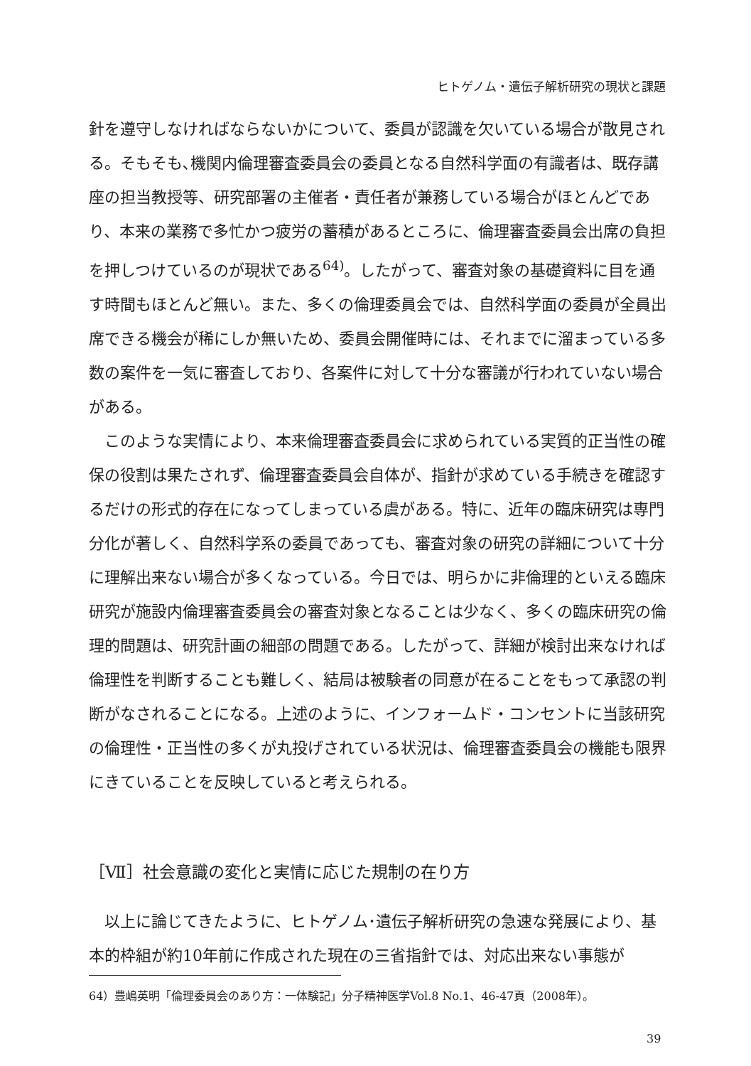ヒトゲノム・遺伝子解析研究の現状と課題
針を遵守しなければならないかについて、委員が認識を欠いている場合が散見される。そもそも､機関内倫理審査委員会の委員となる自然科学面の有識者は、既存講座の担当教授等、研究部署の主催者・責任者が兼務している場合がほとんどであり、本来の業務で多忙かつ疲労の蓄積があるところに、倫理審査委員会出席の負担を押しつけているのが現状である<sup>64)</sup>。したがって、審査対象の基礎資料に目を通す時間もほとんど無い。また、多くの倫理委員会では、自然科学面の委員が全員出席できる機会が稀にしか無いため、委員会開催時には、それまでに溜まっている多数の案件を一気に審査しており、各案件に対して十分な審議が行われていない場合がある。
このような実情により、本来倫理審査委員会に求められている実質的正当性の確保の役割は果たされず、倫理審査委員会自体が、指針が求めている手続きを確認するだけの形式的存在になってしまっている虞がある。特に、近年の臨床研究は専門分化が著しく、自然科学系の委員であっても、審査対象の研究の詳細について十分に理解出来ない場合が多くなっている。今日では、明らかに非倫理的といえる臨床研究が施設内倫理審査委員会の審査対象となることは少なく、多くの臨床研究の倫理的問題は、研究計画の細部の問題である。したがって、詳細が検討出来なければ倫理性を判断することも難しく、結局は被験者の同意が在ることをもって承認の判断がなされることになる。上述のように、インフォームド・コンセントに当該研究の倫理性・正当性の多くが丸投げされている状況は、倫理審査委員会の機能も限界にきていることを反映していると考えられる。
［Ⅶ］社会意識の変化と実情に応じた規制の在り方
以上に論じてきたように、ヒトゲノム･遺伝子解析研究の急速な発展により、基本的枠組が約10年前に作成された現在の三省指針では、対応出来ない事態が
64）豊嶋英明「倫理委員会のあり方：一体験記」分子精神医学Vol.8 No.1、46-47頁（2008年）。
39